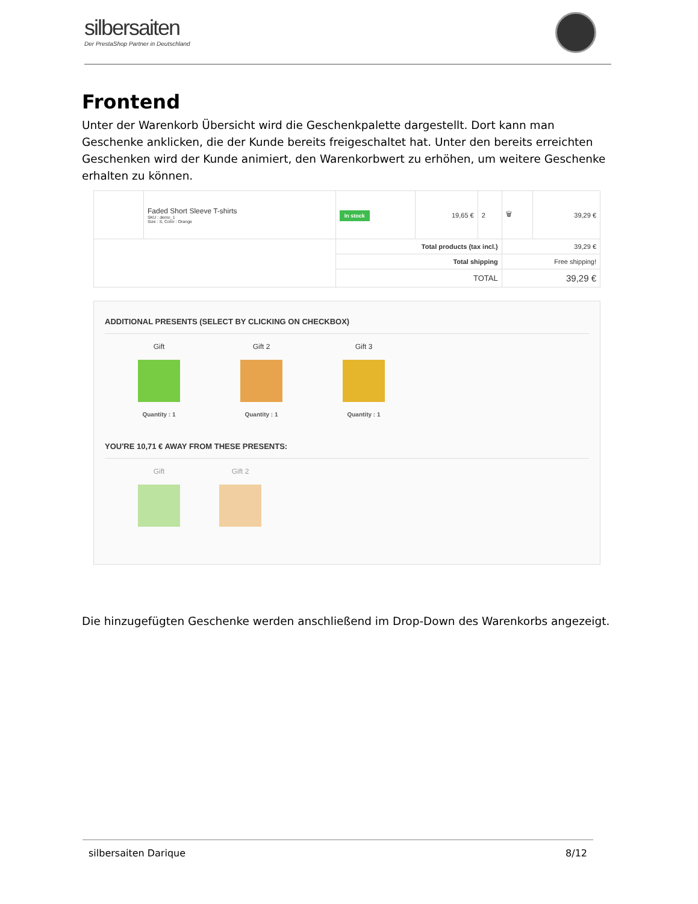silbersaiten
Der PrestaShop Partner in Deutschland
Frontend
Unter der Warenkorb Übersicht wird die Geschenkpalette dargestellt. Dort kann man Geschenke anklicken, die der Kunde bereits freigeschaltet hat. Unter den bereits erreichten Geschenken wird der Kunde animiert, den Warenkorbwert zu erhöhen, um weitere Geschenke erhalten zu können.
| | Faded Short Sleeve T-shirts SKU : demo_1 Size : S, Color : Orange | In stock | 19,65 € | 2 | 🗑 | 39,29 € |
| | | Total products (tax incl.) | | | 39,29 € | |
| | | Total shipping | | | Free shipping! | |
| | | TOTAL | | | 39,29 € | |
ADDITIONAL PRESENTS (SELECT BY CLICKING ON CHECKBOX)
Gift
Quantity : 1
Gift 2
Quantity : 1
Gift 3
Quantity : 1
YOU'RE 10,71 € AWAY FROM THESE PRESENTS:
Gift Gift 2
Die hinzugefügten Geschenke werden anschließend im Drop-Down des Warenkorbs angezeigt.
silbersaiten Darique 8/12